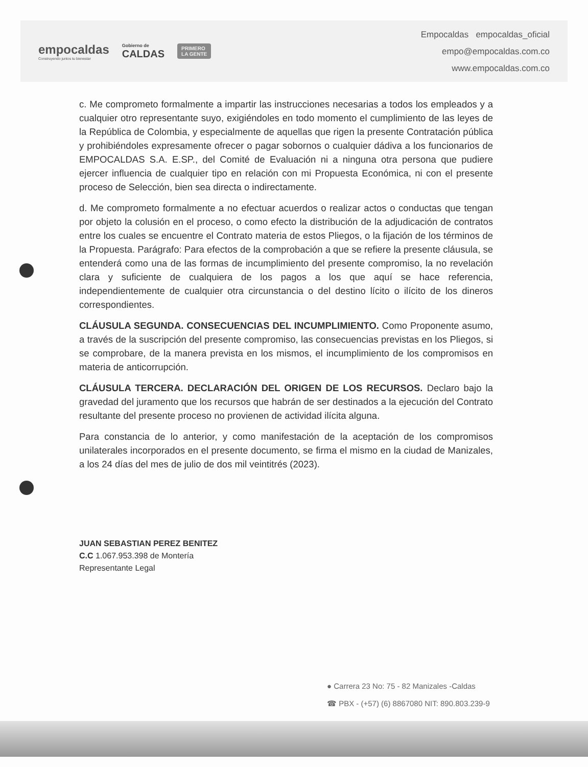empocaldas
Construyendo juntos tu bienestar
Gobierno de
CALDAS
PRIMERO
LA GENTE
Empocaldas empocaldas_oficial
empo@empocaldas.com.co
www.empocaldas.com.co
c. Me comprometo formalmente a impartir las instrucciones necesarias a todos los empleados y a cualquier otro representante suyo, exigiéndoles en todo momento el cumplimiento de las leyes de la República de Colombia, y especialmente de aquellas que rigen la presente Contratación pública y prohibiéndoles expresamente ofrecer o pagar sobornos o cualquier dádiva a los funcionarios de EMPOCALDAS S.A. E.SP., del Comité de Evaluación ni a ninguna otra persona que pudiere ejercer influencia de cualquier tipo en relación con mi Propuesta Económica, ni con el presente proceso de Selección, bien sea directa o indirectamente.
d. Me comprometo formalmente a no efectuar acuerdos o realizar actos o conductas que tengan por objeto la colusión en el proceso, o como efecto la distribución de la adjudicación de contratos entre los cuales se encuentre el Contrato materia de estos Pliegos, o la fijación de los términos de la Propuesta. Parágrafo: Para efectos de la comprobación a que se refiere la presente cláusula, se entenderá como una de las formas de incumplimiento del presente compromiso, la no revelación clara y suficiente de cualquiera de los pagos a los que aquí se hace referencia, independientemente de cualquier otra circunstancia o del destino lícito o ilícito de los dineros correspondientes.
CLÁUSULA SEGUNDA. CONSECUENCIAS DEL INCUMPLIMIENTO. Como Proponente asumo, a través de la suscripción del presente compromiso, las consecuencias previstas en los Pliegos, si se comprobare, de la manera prevista en los mismos, el incumplimiento de los compromisos en materia de anticorrupción.
CLÁUSULA TERCERA. DECLARACIÓN DEL ORIGEN DE LOS RECURSOS. Declaro bajo la gravedad del juramento que los recursos que habrán de ser destinados a la ejecución del Contrato resultante del presente proceso no provienen de actividad ilícita alguna.
Para constancia de lo anterior, y como manifestación de la aceptación de los compromisos unilaterales incorporados en el presente documento, se firma el mismo en la ciudad de Manizales, a los 24 días del mes de julio de dos mil veintitrés (2023).
JUAN SEBASTIAN PEREZ BENITEZ
C.C 1.067.953.398 de Montería
Representante Legal
● Carrera 23 No: 75 - 82 Manizales -Caldas
☎ PBX - (+57) (6) 8867080 NIT: 890.803.239-9